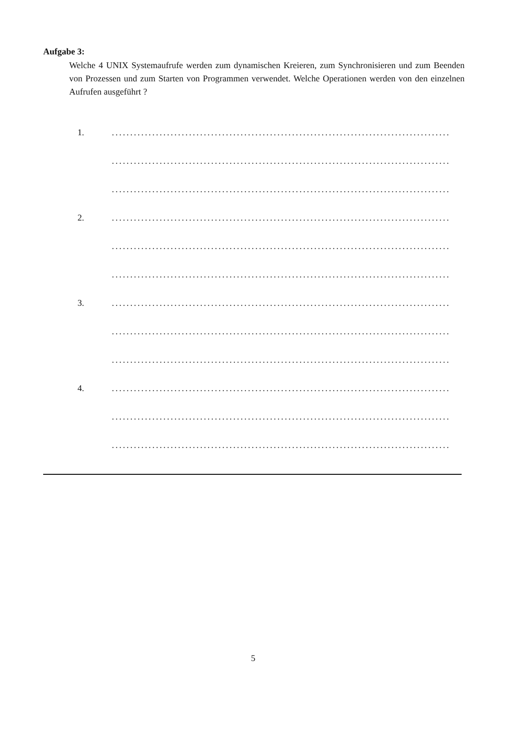Aufgabe 3:
Welche 4 UNIX Systemaufrufe werden zum dynamischen Kreieren, zum Synchronisieren und zum Beenden von Prozessen und zum Starten von Programmen verwendet. Welche Operationen werden von den einzelnen Aufrufen ausgeführt ?
1.............................................................................................
............................................................................................
............................................................................................
2.............................................................................................
............................................................................................
............................................................................................
3.............................................................................................
............................................................................................
............................................................................................
4.............................................................................................
............................................................................................
............................................................................................
5